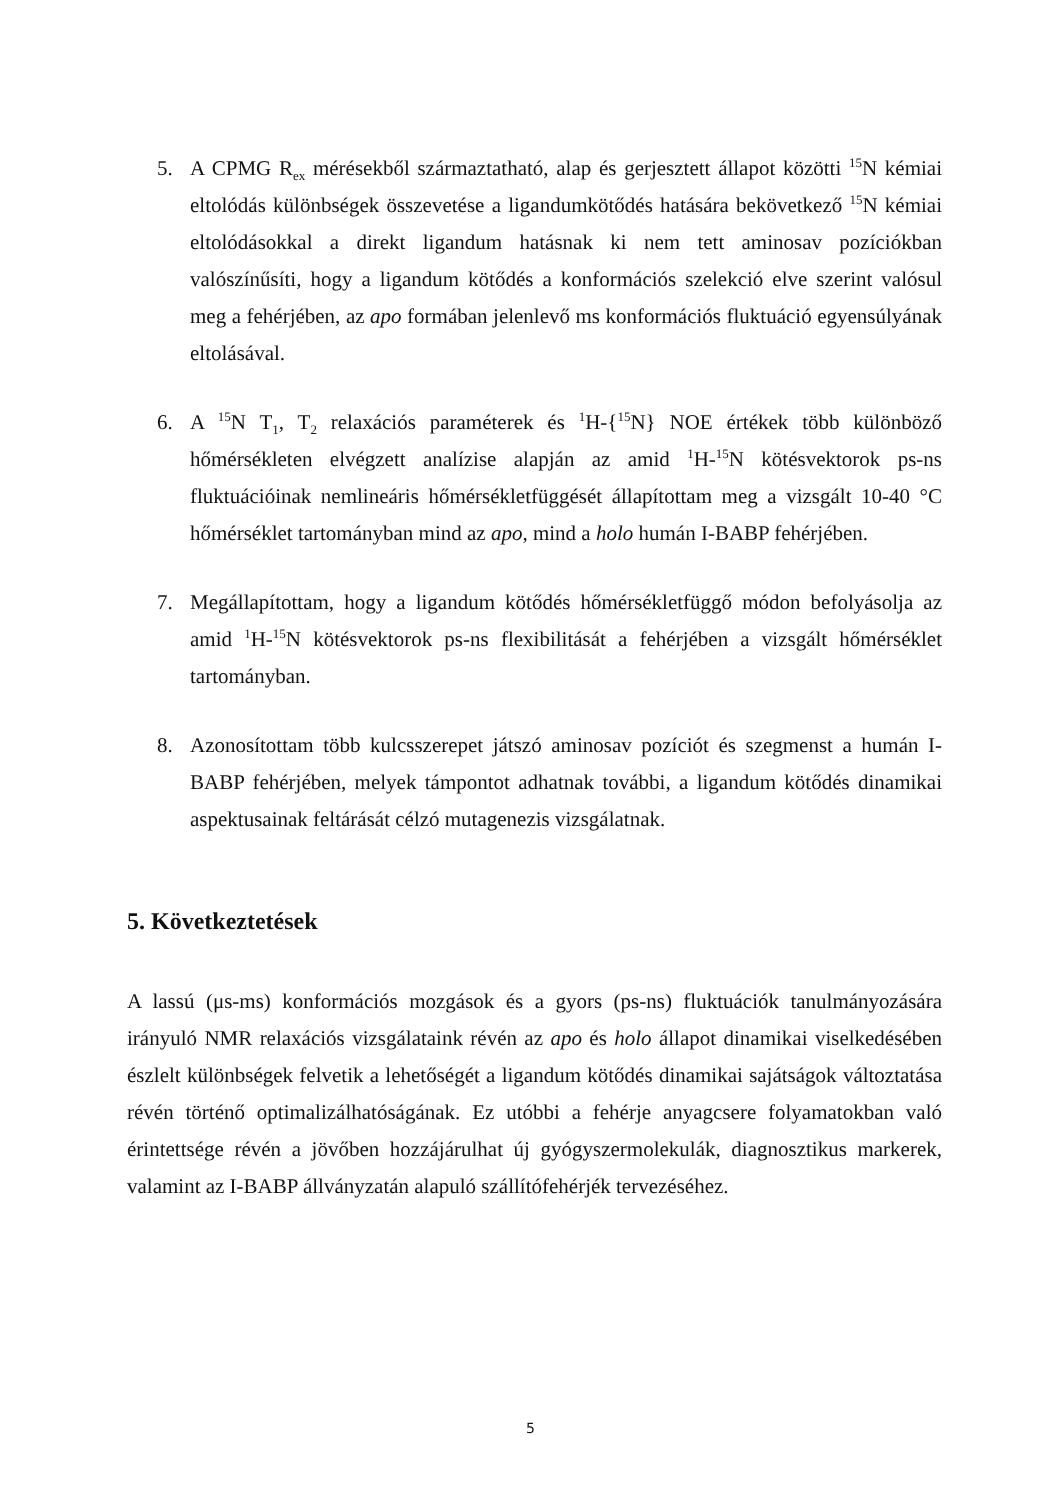5. A CPMG R<sub>ex</sub> mérésekből származtatható, alap és gerjesztett állapot közötti <sup>15</sup>N kémiai eltolódás különbségek összevetése a ligandumkötődés hatására bekövetkező <sup>15</sup>N kémiai eltolódásokkal a direkt ligandum hatásnak ki nem tett aminosav pozíciókban valószínűsíti, hogy a ligandum kötődés a konformációs szelekció elve szerint valósul meg a fehérjében, az apo formában jelenlevő ms konformációs fluktuáció egyensúlyának eltolásával.
6. A <sup>15</sup>N T<sub>1</sub>, T<sub>2</sub> relaxációs paraméterek és <sup>1</sup>H-{<sup>15</sup>N} NOE értékek több különböző hőmérsékleten elvégzett analízise alapján az amid <sup>1</sup>H-<sup>15</sup>N kötésvektorok ps-ns fluktuációinak nemlineáris hőmérsékletfüggését állapítottam meg a vizsgált 10-40 °C hőmérséklet tartományban mind az apo, mind a holo humán I-BABP fehérjében.
7. Megállapítottam, hogy a ligandum kötődés hőmérsékletfüggő módon befolyásolja az amid <sup>1</sup>H-<sup>15</sup>N kötésvektorok ps-ns flexibilitását a fehérjében a vizsgált hőmérséklet tartományban.
8. Azonosítottam több kulcsszerepet játszó aminosav pozíciót és szegmenst a humán I-BABP fehérjében, melyek támpontot adhatnak további, a ligandum kötődés dinamikai aspektusainak feltárását célzó mutagenezis vizsgálatnak.
5. Következtetések
A lassú (μs-ms) konformációs mozgások és a gyors (ps-ns) fluktuációk tanulmányozására irányuló NMR relaxációs vizsgálataink révén az apo és holo állapot dinamikai viselkedésében észlelt különbségek felvetik a lehetőségét a ligandum kötődés dinamikai sajátságok változtatása révén történő optimalizálhatóságának. Ez utóbbi a fehérje anyagcsere folyamatokban való érintettsége révén a jövőben hozzájárulhat új gyógyszermolekulák, diagnosztikus markerek, valamint az I-BABP állványzatán alapuló szállítófehérjék tervezéséhez.
5